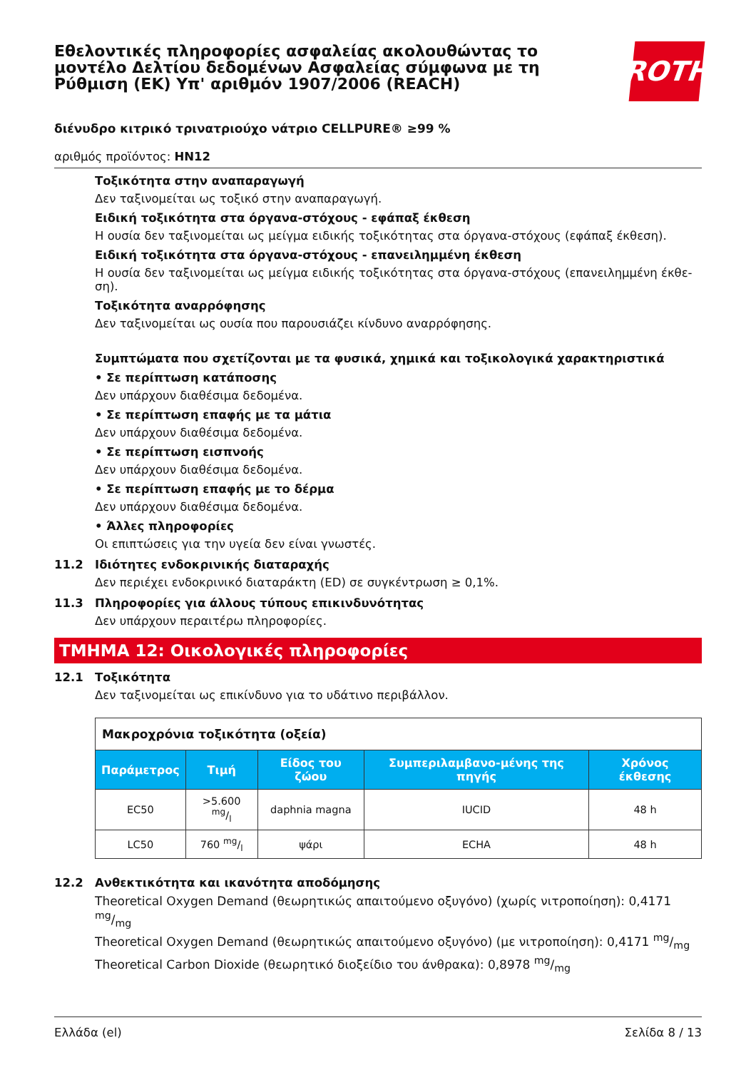Εθελοντικές πληροφορίες ασφαλείας ακολουθώντας το μοντέλο Δελτίου δεδομένων Ασφαλείας σύμφωνα με τη Ρύθμιση (ΕΚ) Υπ' αριθμόν 1907/2006 (REACH)
ROTH
διένυδρο κιτρικό τρινατριούχο νάτριο CELLPURE® ≥99 %
αριθμός προϊόντος: HN12
Τοξικότητα στην αναπαραγωγή
Δεν ταξινομείται ως τοξικό στην αναπαραγωγή.
Ειδική τοξικότητα στα όργανα-στόχους - εφάπαξ έκθεση
Η ουσία δεν ταξινομείται ως μείγμα ειδικής τοξικότητας στα όργανα-στόχους (εφάπαξ έκθεση).
Ειδική τοξικότητα στα όργανα-στόχους - επανειλημμένη έκθεση
Η ουσία δεν ταξινομείται ως μείγμα ειδικής τοξικότητας στα όργανα-στόχους (επανειλημμένη έκθε-ση).
Τοξικότητα αναρρόφησης
Δεν ταξινομείται ως ουσία που παρουσιάζει κίνδυνο αναρρόφησης.
Συμπτώματα που σχετίζονται με τα φυσικά, χημικά και τοξικολογικά χαρακτηριστικά
• Σε περίπτωση κατάποσης
Δεν υπάρχουν διαθέσιμα δεδομένα.
• Σε περίπτωση επαφής με τα μάτια
Δεν υπάρχουν διαθέσιμα δεδομένα.
• Σε περίπτωση εισπνοής
Δεν υπάρχουν διαθέσιμα δεδομένα.
• Σε περίπτωση επαφής με το δέρμα
Δεν υπάρχουν διαθέσιμα δεδομένα.
• Άλλες πληροφορίες
Οι επιπτώσεις για την υγεία δεν είναι γνωστές.
11.2 Ιδιότητες ενδοκρινικής διαταραχής
Δεν περιέχει ενδοκρινικό διαταράκτη (ED) σε συγκέντρωση ≥ 0,1%.
11.3 Πληροφορίες για άλλους τύπους επικινδυνότητας
Δεν υπάρχουν περαιτέρω πληροφορίες.
ΤΜΗΜΑ 12: Οικολογικές πληροφορίες
12.1 Τοξικότητα
Δεν ταξινομείται ως επικίνδυνο για το υδάτινο περιβάλλον.
| Μακροχρόνια τοξικότητα (οξεία) | | | | |
| Παράμετρος | Τιμή | Είδος του ζώου | Συμπεριλαμβανο-μένης της πηγής | Χρόνος έκθεσης |
| EC50 | >5.600 mg/l | daphnia magna | IUCID | 48 h |
| LC50 | 760 mg/l | ψάρι | ECHA | 48 h |
12.2 Ανθεκτικότητα και ικανότητα αποδόμησης
Theoretical Oxygen Demand (θεωρητικώς απαιτούμενο οξυγόνο) (χωρίς νιτροποίηση): 0,4171 mg/mg
Theoretical Oxygen Demand (θεωρητικώς απαιτούμενο οξυγόνο) (με νιτροποίηση): 0,4171 mg/mg
Theoretical Carbon Dioxide (θεωρητικό διοξείδιο του άνθρακα): 0,8978 mg/mg
Ελλάδα (el) Σελίδα 8 / 13